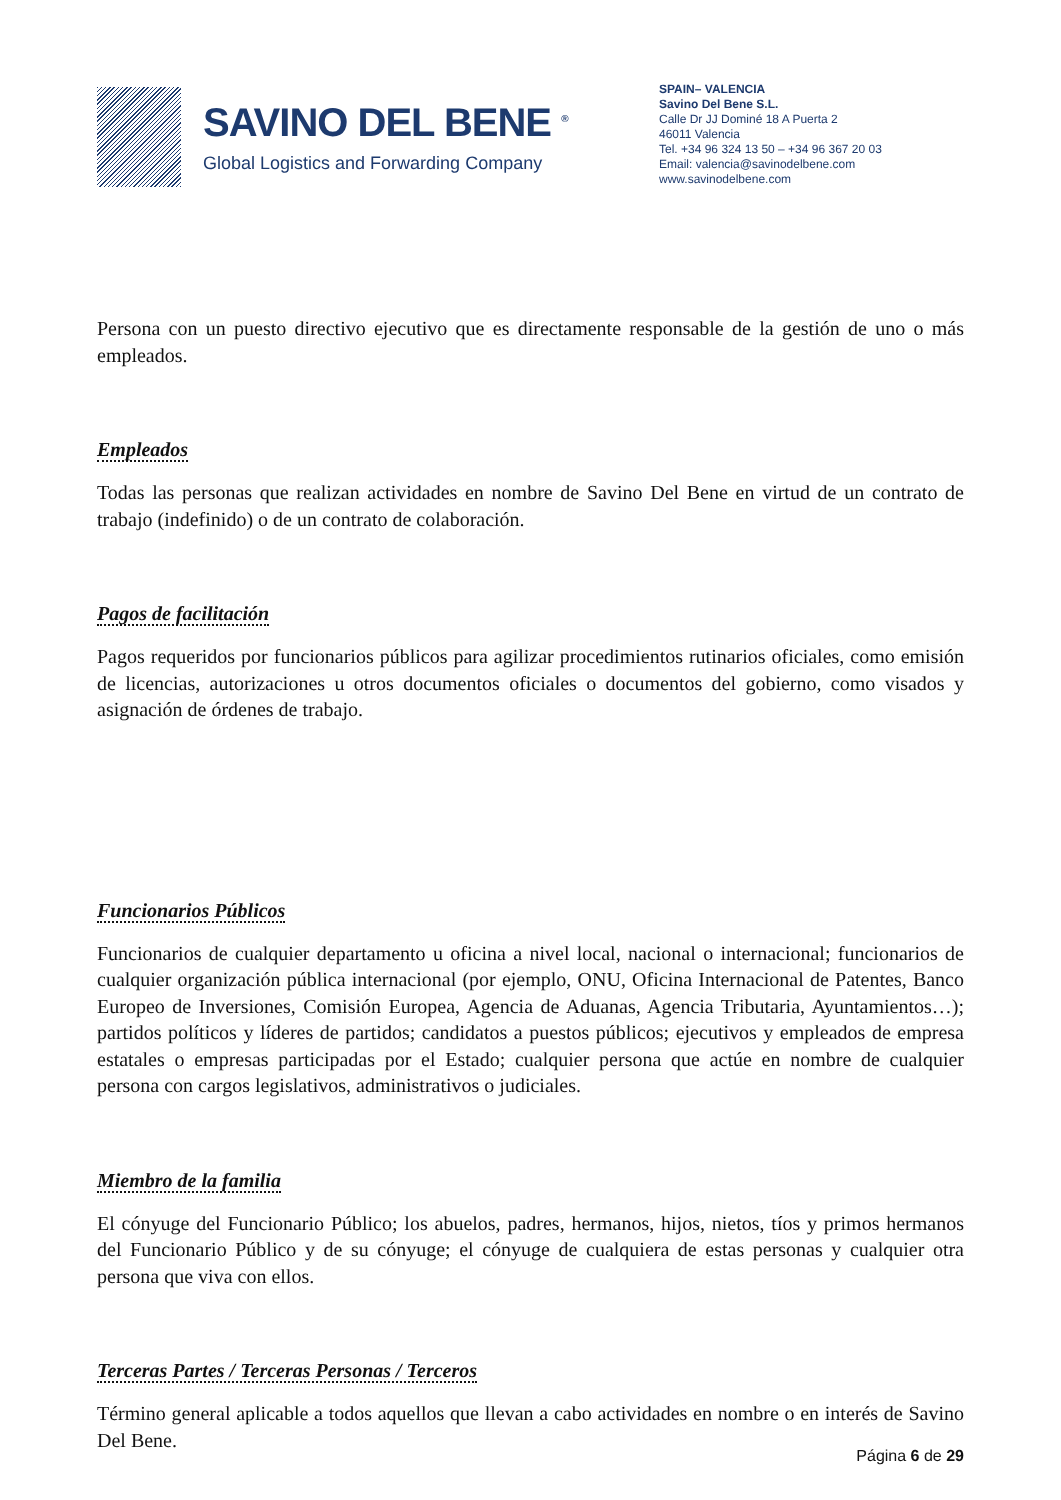SAVINO DEL BENE <sup>®</sup>
Global Logistics and Forwarding Company
SPAIN– VALENCIA
Savino Del Bene S.L.
Calle Dr JJ Dominé 18 A Puerta 2
46011 Valencia
Tel. +34 96 324 13 50 – +34 96 367 20 03
Email: valencia@savinodelbene.com
www.savinodelbene.com
Persona con un puesto directivo ejecutivo que es directamente responsable de la gestión de uno o más empleados.
Empleados
Todas las personas que realizan actividades en nombre de Savino Del Bene en virtud de un contrato de trabajo (indefinido) o de un contrato de colaboración.
Pagos de facilitación
Pagos requeridos por funcionarios públicos para agilizar procedimientos rutinarios oficiales, como emisión de licencias, autorizaciones u otros documentos oficiales o documentos del gobierno, como visados y asignación de órdenes de trabajo.
Funcionarios Públicos
Funcionarios de cualquier departamento u oficina a nivel local, nacional o internacional; funcionarios de cualquier organización pública internacional (por ejemplo, ONU, Oficina Internacional de Patentes, Banco Europeo de Inversiones, Comisión Europea, Agencia de Aduanas, Agencia Tributaria, Ayuntamientos…); partidos políticos y líderes de partidos; candidatos a puestos públicos; ejecutivos y empleados de empresa estatales o empresas participadas por el Estado; cualquier persona que actúe en nombre de cualquier persona con cargos legislativos, administrativos o judiciales.
Miembro de la familia
El cónyuge del Funcionario Público; los abuelos, padres, hermanos, hijos, nietos, tíos y primos hermanos del Funcionario Público y de su cónyuge; el cónyuge de cualquiera de estas personas y cualquier otra persona que viva con ellos.
Terceras Partes / Terceras Personas / Terceros
Término general aplicable a todos aquellos que llevan a cabo actividades en nombre o en interés de Savino Del Bene.
Página 6 de 29